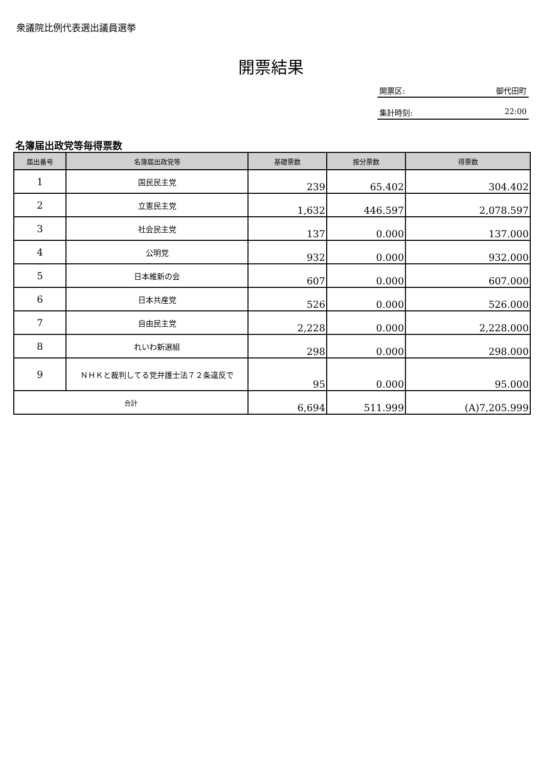衆議院比例代表選出議員選挙
開票結果
開票区: 御代田町
集計時刻: 22:00
名簿届出政党等毎得票数
| 届出番号 | 名簿届出政党等 | 基礎票数 | 按分票数 | 得票数 |
| --- | --- | --- | --- | --- |
| 1 | 国民民主党 | 239 | 65.402 | 304.402 |
| 2 | 立憲民主党 | 1,632 | 446.597 | 2,078.597 |
| 3 | 社会民主党 | 137 | 0.000 | 137.000 |
| 4 | 公明党 | 932 | 0.000 | 932.000 |
| 5 | 日本維新の会 | 607 | 0.000 | 607.000 |
| 6 | 日本共産党 | 526 | 0.000 | 526.000 |
| 7 | 自由民主党 | 2,228 | 0.000 | 2,228.000 |
| 8 | れいわ新選組 | 298 | 0.000 | 298.000 |
| 9 | ＮＨＫと裁判してる党弁護士法７２条違反で | 95 | 0.000 | 95.000 |
| 合計 | | 6,694 | 511.999 | (A)7,205.999 |